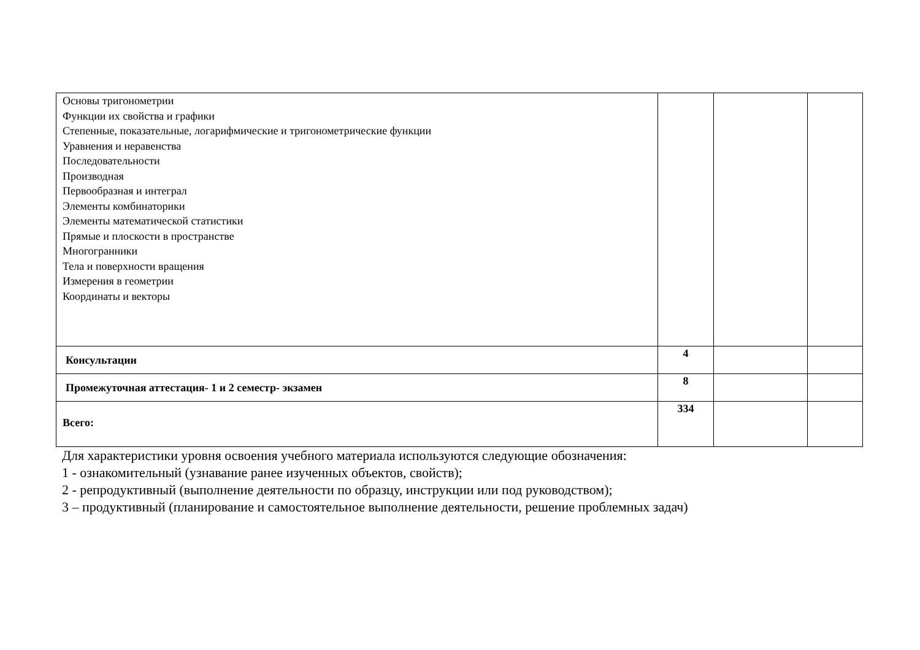| Основы тригонометрии Функции их свойства и графики Степенные, показательные, логарифмические и тригонометрические функции Уравнения и неравенства Последовательности Производная Первообразная и интеграл Элементы комбинаторики Элементы математической статистики Прямые и плоскости в пространстве Многогранники Тела и поверхности вращения Измерения в геометрии Координаты и векторы | | | |
| Консультации | 4 | | |
| Промежуточная аттестация- 1 и 2 семестр- экзамен | 8 | | |
| Всего: | 334 | | |
Для характеристики уровня освоения учебного материала используются следующие обозначения:
1 - ознакомительный (узнавание ранее изученных объектов, свойств);
2 - репродуктивный (выполнение деятельности по образцу, инструкции или под руководством);
3 – продуктивный (планирование и самостоятельное выполнение деятельности, решение проблемных задач)